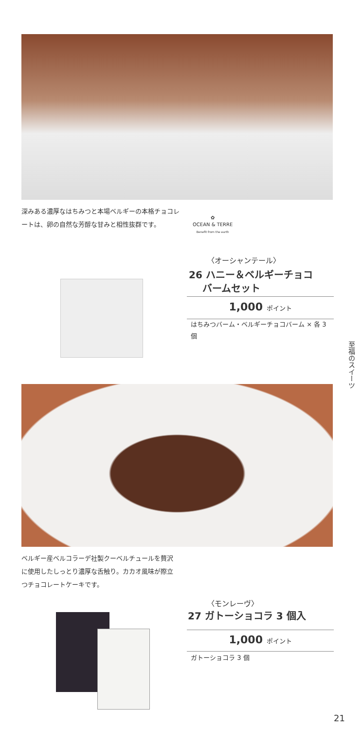深みある濃厚なはちみつと本場ベルギーの本格チョコレートは、卵の自然な芳醇な甘みと相性抜群です。
✿
OCEAN & TERRE
Benefit from the earth
〈オーシャンテール〉
26 ハニー＆ベルギーチョコ
バームセット
1,000 ポイント
はちみつバーム・ベルギーチョコバーム × 各 3 個
至福のスイーツ
ベルギー産ベルコラーデ社製クーベルチュールを贅沢に使用したしっとり濃厚な舌触り。カカオ風味が際立つチョコレートケーキです。
〈モンレーヴ〉
27 ガトーショコラ 3 個入
1,000 ポイント
ガトーショコラ 3 個
21